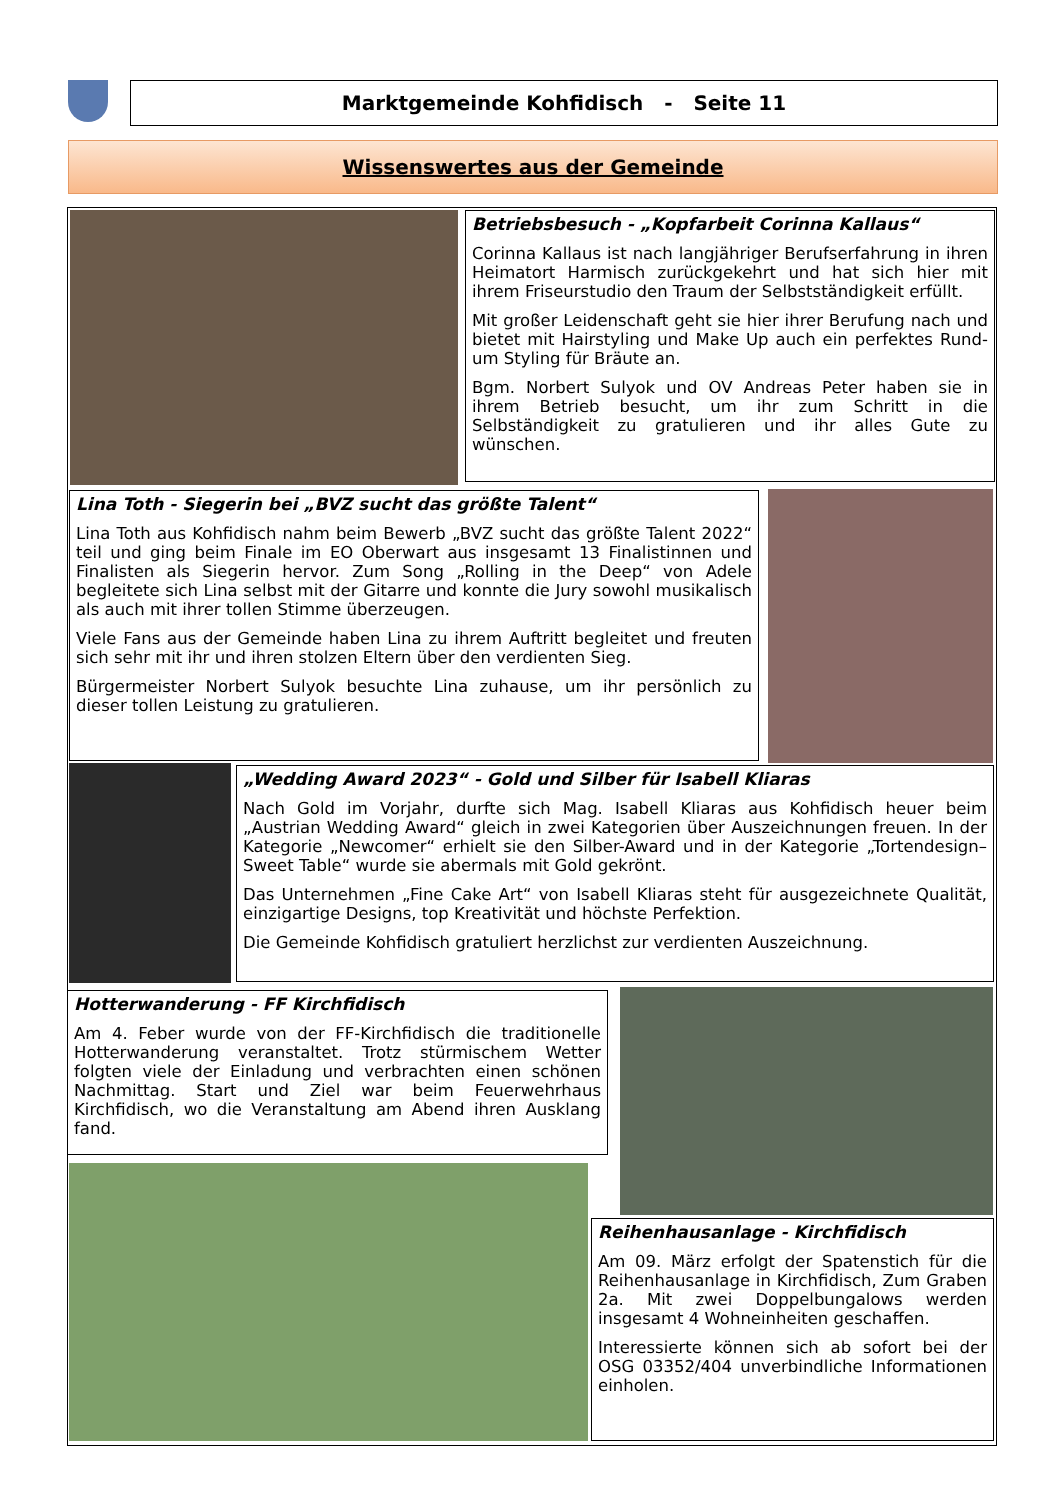Marktgemeinde Kohfidisch - Seite 11
Wissenswertes aus der Gemeinde
Betriebsbesuch - „Kopfarbeit Corinna Kallaus“
Corinna Kallaus ist nach langjähriger Berufserfahrung in ihren Heimatort Harmisch zurückgekehrt und hat sich hier mit ihrem Friseurstudio den Traum der Selbstständigkeit erfüllt.
Mit großer Leidenschaft geht sie hier ihrer Berufung nach und bietet mit Hairstyling und Make Up auch ein perfektes Rund-um Styling für Bräute an.
Bgm. Norbert Sulyok und OV Andreas Peter haben sie in ihrem Betrieb besucht, um ihr zum Schritt in die Selbständigkeit zu gratulieren und ihr alles Gute zu wünschen.
Lina Toth - Siegerin bei „BVZ sucht das größte Talent“
Lina Toth aus Kohfidisch nahm beim Bewerb „BVZ sucht das größte Talent 2022“ teil und ging beim Finale im EO Oberwart aus insgesamt 13 Finalistinnen und Finalisten als Siegerin hervor. Zum Song „Rolling in the Deep“ von Adele begleitete sich Lina selbst mit der Gitarre und konnte die Jury sowohl musikalisch als auch mit ihrer tollen Stimme überzeugen.
Viele Fans aus der Gemeinde haben Lina zu ihrem Auftritt begleitet und freuten sich sehr mit ihr und ihren stolzen Eltern über den verdienten Sieg.
Bürgermeister Norbert Sulyok besuchte Lina zuhause, um ihr persönlich zu dieser tollen Leistung zu gratulieren.
„Wedding Award 2023“ - Gold und Silber für Isabell Kliaras
Nach Gold im Vorjahr, durfte sich Mag. Isabell Kliaras aus Kohfidisch heuer beim „Austrian Wedding Award“ gleich in zwei Kategorien über Auszeichnungen freuen. In der Kategorie „Newcomer“ erhielt sie den Silber-Award und in der Kategorie „Tortendesign– Sweet Table“ wurde sie abermals mit Gold gekrönt.
Das Unternehmen „Fine Cake Art“ von Isabell Kliaras steht für ausgezeichnete Qualität, einzigartige Designs, top Kreativität und höchste Perfektion.
Die Gemeinde Kohfidisch gratuliert herzlichst zur verdienten Auszeichnung.
Hotterwanderung - FF Kirchfidisch
Am 4. Feber wurde von der FF-Kirchfidisch die traditionelle Hotterwanderung veranstaltet. Trotz stürmischem Wetter folgten viele der Einladung und verbrachten einen schönen Nachmittag. Start und Ziel war beim Feuerwehrhaus Kirchfidisch, wo die Veranstaltung am Abend ihren Ausklang fand.
Reihenhausanlage - Kirchfidisch
Am 09. März erfolgt der Spatenstich für die Reihenhausanlage in Kirchfidisch, Zum Graben 2a. Mit zwei Doppelbungalows werden insgesamt 4 Wohneinheiten geschaffen.
Interessierte können sich ab sofort bei der OSG 03352/404 unverbindliche Informationen einholen.